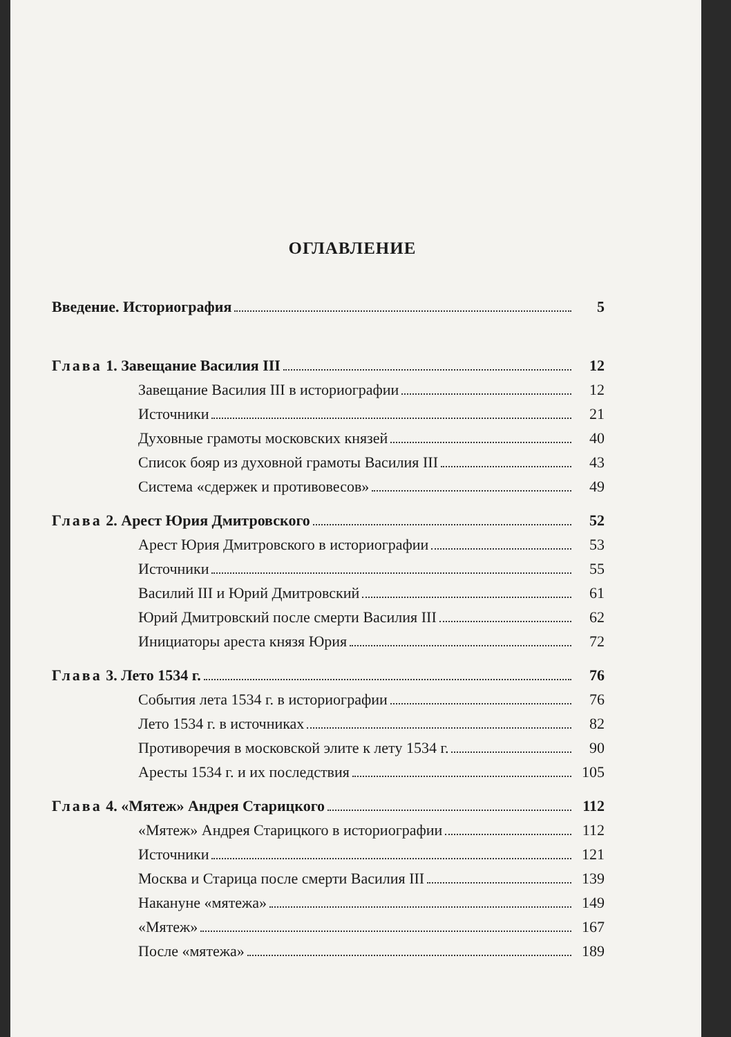ОГЛАВЛЕНИЕ
Введение. Историография 5
Глава 1. Завещание Василия III 12
Завещание Василия III в историографии 12
Источники 21
Духовные грамоты московских князей 40
Список бояр из духовной грамоты Василия III 43
Система «сдержек и противовесов» 49
Глава 2. Арест Юрия Дмитровского 52
Арест Юрия Дмитровского в историографии 53
Источники 55
Василий III и Юрий Дмитровский 61
Юрий Дмитровский после смерти Василия III 62
Инициаторы ареста князя Юрия 72
Глава 3. Лето 1534 г. 76
События лета 1534 г. в историографии 76
Лето 1534 г. в источниках 82
Противоречия в московской элите к лету 1534 г. 90
Аресты 1534 г. и их последствия 105
Глава 4. «Мятеж» Андрея Старицкого 112
«Мятеж» Андрея Старицкого в историографии 112
Источники 121
Москва и Старица после смерти Василия III 139
Накануне «мятежа» 149
«Мятеж» 167
После «мятежа» 189